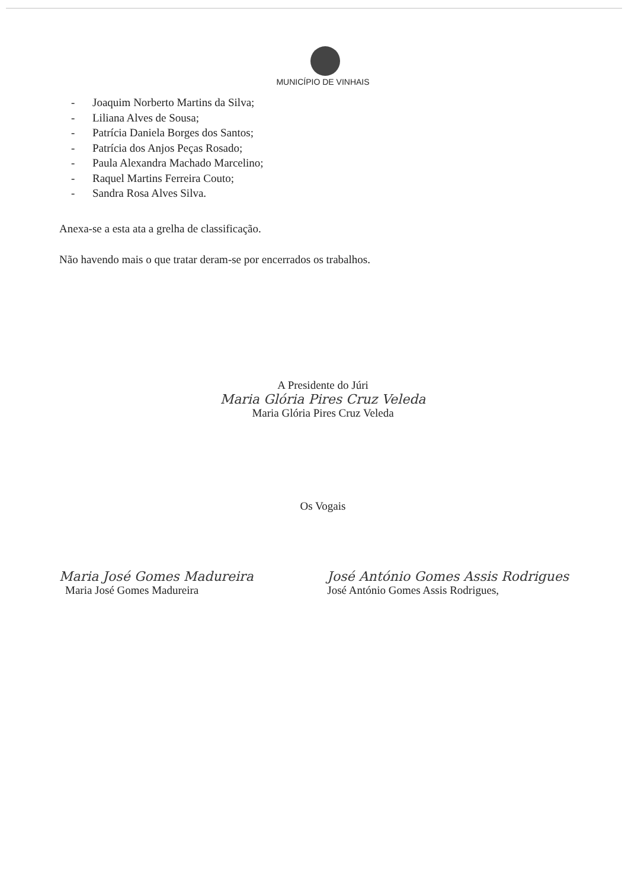MUNICÍPIO DE VINHAIS
- Joaquim Norberto Martins da Silva;
- Liliana Alves de Sousa;
- Patrícia Daniela Borges dos Santos;
- Patrícia dos Anjos Peças Rosado;
- Paula Alexandra Machado Marcelino;
- Raquel Martins Ferreira Couto;
- Sandra Rosa Alves Silva.
Anexa-se a esta ata a grelha de classificação.
Não havendo mais o que tratar deram-se por encerrados os trabalhos.
A Presidente do Júri
Maria Glória Pires Cruz Veleda
Maria Glória Pires Cruz Veleda
Os Vogais
Maria José Gomes Madureira
Maria José Gomes Madureira
José António Gomes Assis Rodrigues
José António Gomes Assis Rodrigues,